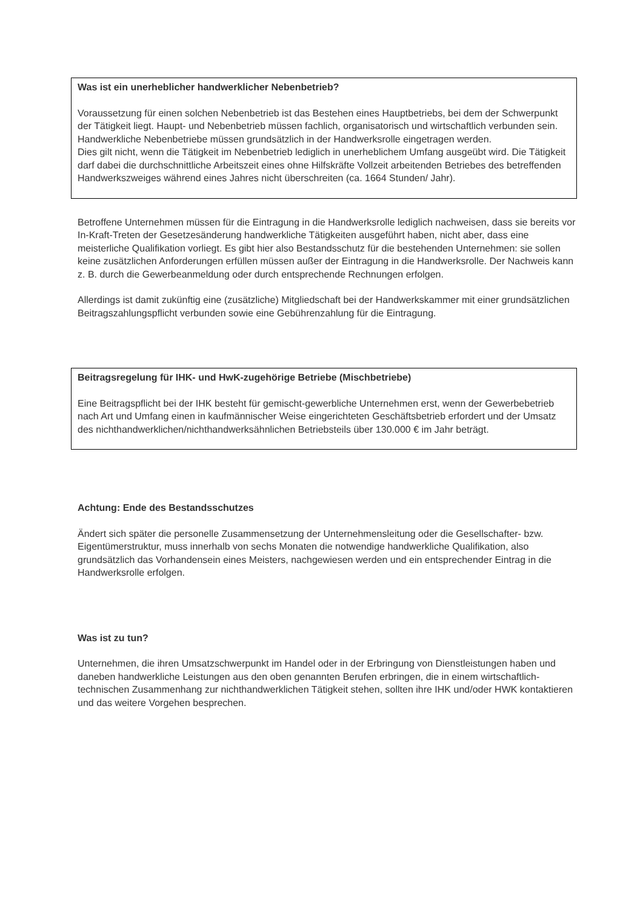Was ist ein unerheblicher handwerklicher Nebenbetrieb?
Voraussetzung für einen solchen Nebenbetrieb ist das Bestehen eines Hauptbetriebs, bei dem der Schwerpunkt der Tätigkeit liegt. Haupt- und Nebenbetrieb müssen fachlich, organisatorisch und wirtschaftlich verbunden sein. Handwerkliche Nebenbetriebe müssen grundsätzlich in der Handwerksrolle eingetragen werden.
Dies gilt nicht, wenn die Tätigkeit im Nebenbetrieb lediglich in unerheblichem Umfang ausgeübt wird. Die Tätigkeit darf dabei die durchschnittliche Arbeitszeit eines ohne Hilfskräfte Vollzeit arbeitenden Betriebes des betreffenden Handwerkszweiges während eines Jahres nicht überschreiten (ca. 1664 Stunden/ Jahr).
Betroffene Unternehmen müssen für die Eintragung in die Handwerksrolle lediglich nachweisen, dass sie bereits vor In-Kraft-Treten der Gesetzesänderung handwerkliche Tätigkeiten ausgeführt haben, nicht aber, dass eine meisterliche Qualifikation vorliegt. Es gibt hier also Bestandsschutz für die bestehenden Unternehmen: sie sollen keine zusätzlichen Anforderungen erfüllen müssen außer der Eintragung in die Handwerksrolle. Der Nachweis kann z. B. durch die Gewerbeanmeldung oder durch entsprechende Rechnungen erfolgen.
Allerdings ist damit zukünftig eine (zusätzliche) Mitgliedschaft bei der Handwerkskammer mit einer grundsätzlichen Beitragszahlungspflicht verbunden sowie eine Gebührenzahlung für die Eintragung.
Beitragsregelung für IHK- und HwK-zugehörige Betriebe (Mischbetriebe)
Eine Beitragspflicht bei der IHK besteht für gemischt-gewerbliche Unternehmen erst, wenn der Gewerbebetrieb nach Art und Umfang einen in kaufmännischer Weise eingerichteten Geschäftsbetrieb erfordert und der Umsatz des nichthandwerklichen/nichthandwerksähnlichen Betriebsteils über 130.000 € im Jahr beträgt.
Achtung: Ende des Bestandsschutzes
Ändert sich später die personelle Zusammensetzung der Unternehmensleitung oder die Gesellschafter- bzw. Eigentümerstruktur, muss innerhalb von sechs Monaten die notwendige handwerkliche Qualifikation, also grundsätzlich das Vorhandensein eines Meisters, nachgewiesen werden und ein entsprechender Eintrag in die Handwerksrolle erfolgen.
Was ist zu tun?
Unternehmen, die ihren Umsatzschwerpunkt im Handel oder in der Erbringung von Dienstleistungen haben und daneben handwerkliche Leistungen aus den oben genannten Berufen erbringen, die in einem wirtschaftlich-technischen Zusammenhang zur nichthandwerklichen Tätigkeit stehen, sollten ihre IHK und/oder HWK kontaktieren und das weitere Vorgehen besprechen.